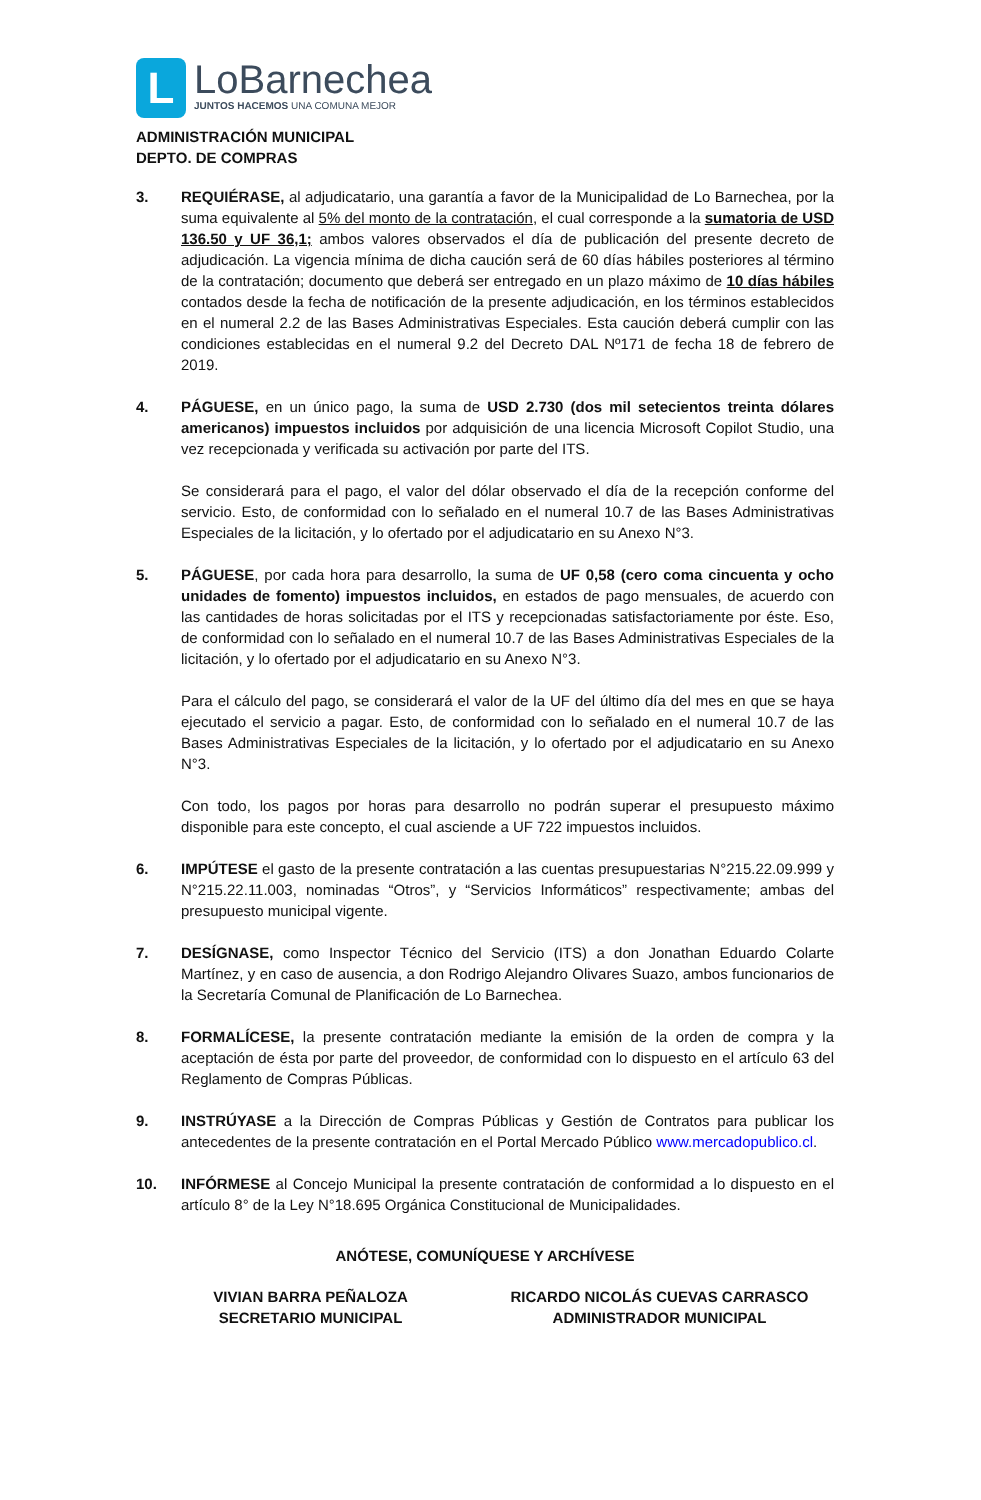L
LoBarnechea
JUNTOS HACEMOS UNA COMUNA MEJOR
ADMINISTRACIÓN MUNICIPAL
DEPTO. DE COMPRAS
3. REQUIÉRASE, al adjudicatario, una garantía a favor de la Municipalidad de Lo Barnechea, por la suma equivalente al 5% del monto de la contratación, el cual corresponde a la sumatoria de USD 136.50 y UF 36,1; ambos valores observados el día de publicación del presente decreto de adjudicación. La vigencia mínima de dicha caución será de 60 días hábiles posteriores al término de la contratación; documento que deberá ser entregado en un plazo máximo de 10 días hábiles contados desde la fecha de notificación de la presente adjudicación, en los términos establecidos en el numeral 2.2 de las Bases Administrativas Especiales. Esta caución deberá cumplir con las condiciones establecidas en el numeral 9.2 del Decreto DAL Nº171 de fecha 18 de febrero de 2019.
4. PÁGUESE, en un único pago, la suma de USD 2.730 (dos mil setecientos treinta dólares americanos) impuestos incluidos por adquisición de una licencia Microsoft Copilot Studio, una vez recepcionada y verificada su activación por parte del ITS.
Se considerará para el pago, el valor del dólar observado el día de la recepción conforme del servicio. Esto, de conformidad con lo señalado en el numeral 10.7 de las Bases Administrativas Especiales de la licitación, y lo ofertado por el adjudicatario en su Anexo N°3.
5. PÁGUESE, por cada hora para desarrollo, la suma de UF 0,58 (cero coma cincuenta y ocho unidades de fomento) impuestos incluidos, en estados de pago mensuales, de acuerdo con las cantidades de horas solicitadas por el ITS y recepcionadas satisfactoriamente por éste. Eso, de conformidad con lo señalado en el numeral 10.7 de las Bases Administrativas Especiales de la licitación, y lo ofertado por el adjudicatario en su Anexo N°3.
Para el cálculo del pago, se considerará el valor de la UF del último día del mes en que se haya ejecutado el servicio a pagar. Esto, de conformidad con lo señalado en el numeral 10.7 de las Bases Administrativas Especiales de la licitación, y lo ofertado por el adjudicatario en su Anexo N°3.
Con todo, los pagos por horas para desarrollo no podrán superar el presupuesto máximo disponible para este concepto, el cual asciende a UF 722 impuestos incluidos.
6. IMPÚTESE el gasto de la presente contratación a las cuentas presupuestarias N°215.22.09.999 y N°215.22.11.003, nominadas “Otros”, y “Servicios Informáticos” respectivamente; ambas del presupuesto municipal vigente.
7. DESÍGNASE, como Inspector Técnico del Servicio (ITS) a don Jonathan Eduardo Colarte Martínez, y en caso de ausencia, a don Rodrigo Alejandro Olivares Suazo, ambos funcionarios de la Secretaría Comunal de Planificación de Lo Barnechea.
8. FORMALÍCESE, la presente contratación mediante la emisión de la orden de compra y la aceptación de ésta por parte del proveedor, de conformidad con lo dispuesto en el artículo 63 del Reglamento de Compras Públicas.
9. INSTRÚYASE a la Dirección de Compras Públicas y Gestión de Contratos para publicar los antecedentes de la presente contratación en el Portal Mercado Público www.mercadopublico.cl.
10. INFÓRMESE al Concejo Municipal la presente contratación de conformidad a lo dispuesto en el artículo 8° de la Ley N°18.695 Orgánica Constitucional de Municipalidades.
ANÓTESE, COMUNÍQUESE Y ARCHÍVESE
VIVIAN BARRA PEÑALOZA
SECRETARIO MUNICIPAL
RICARDO NICOLÁS CUEVAS CARRASCO
ADMINISTRADOR MUNICIPAL